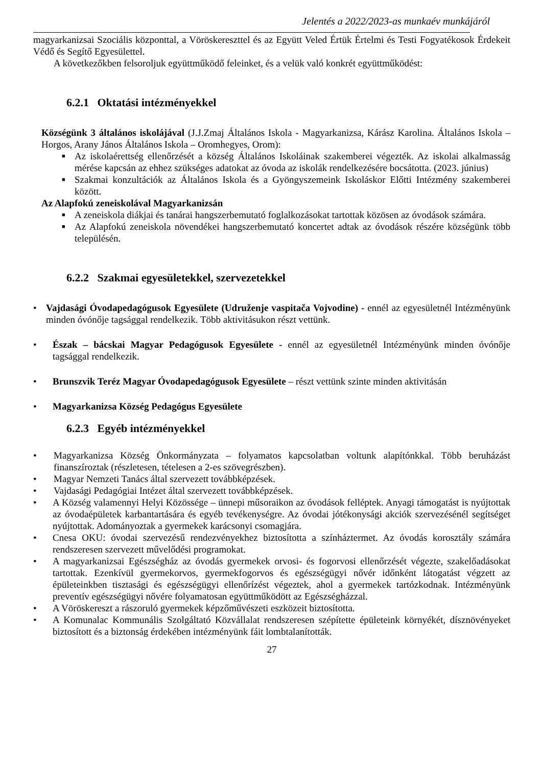Jelentés a 2022/2023-as munkaév munkájáról
magyarkanizsai Szociális központtal, a Vöröskereszttel és az Együtt Veled Értük Értelmi és Testi Fogyatékosok Érdekeit Védő és Segítő Egyesülettel.
A következőkben felsoroljuk együttműködő feleinket, és a velük való konkrét együttműködést:
6.2.1 Oktatási intézményekkel
Községünk 3 általános iskolájával (J.J.Zmaj Általános Iskola - Magyarkanizsa, Kárász Karolina. Általános Iskola – Horgos, Arany János Általános Iskola – Oromhegyes, Orom):
■ Az iskolaérettség ellenőrzését a község Általános Iskoláinak szakemberei végezték. Az iskolai alkalmasság mérése kapcsán az ehhez szükséges adatokat az óvoda az iskolák rendelkezésére bocsátotta. (2023. június)
■ Szakmai konzultációk az Általános Iskola és a Gyöngyszemeink Iskoláskor Előtti Intézmény szakemberei között.
Az Alapfokú zeneiskolával Magyarkanizsán
■ A zeneiskola diákjai és tanárai hangszerbemutató foglalkozásokat tartottak közösen az óvodások számára.
■ Az Alapfokú zeneiskola növendékei hangszerbemutató koncertet adtak az óvodások részére községünk több településén.
6.2.2 Szakmai egyesületekkel, szervezetekkel
• Vajdasági Óvodapedagógusok Egyesülete (Udruženje vaspitača Vojvodine) - ennél az egyesületnél Intézményünk minden óvónője tagsággal rendelkezik. Több aktivitásukon részt vettünk.
• Észak – bácskai Magyar Pedagógusok Egyesülete - ennél az egyesületnél Intézményünk minden óvónője tagsággal rendelkezik.
• Brunszvik Teréz Magyar Óvodapedagógusok Egyesülete – részt vettünk szinte minden aktivitásán
• Magyarkanizsa Község Pedagógus Egyesülete
6.2.3 Egyéb intézményekkel
• Magyarkanizsa Község Önkormányzata – folyamatos kapcsolatban voltunk alapítónkkal. Több beruházást finanszíroztak (részletesen, tételesen a 2-es szövegrészben).
• Magyar Nemzeti Tanács által szervezett továbbképzések.
• Vajdasági Pedagógiai Intézet által szervezett továbbképzések.
• A Község valamennyi Helyi Közössége – ünnepi műsoraikon az óvodások felléptek. Anyagi támogatást is nyújtottak az óvodaépületek karbantartására és egyéb tevékenységre. Az óvodai jótékonysági akciók szervezésénél segítséget nyújtottak. Adományoztak a gyermekek karácsonyi csomagjára.
• Cnesa OKU: óvodai szervezésű rendezvényekhez biztosította a színháztermet. Az óvodás korosztály számára rendszeresen szervezett művelődési programokat.
• A magyarkanizsai Egészségház az óvodás gyermekek orvosi- és fogorvosi ellenőrzését végezte, szakelőadásokat tartottak. Ezenkívül gyermekorvos, gyermekfogorvos és egészségügyi nővér időnként látogatást végzett az épületeinkben tisztasági és egészségügyi ellenőrízést végeztek, ahol a gyermekek tartózkodnak. Intézményünk preventív egészségügyi nővére folyamatosan együttműködött az Egészségházzal.
• A Vöröskereszt a rászoruló gyermekek képzőművészeti eszközeit biztosította.
• A Komunalac Kommunális Szolgáltató Közvállalat rendszeresen szépítette épületeink környékét, dísznövényeket biztosított és a biztonság érdekében intézményünk fáit lombtalanították.
27